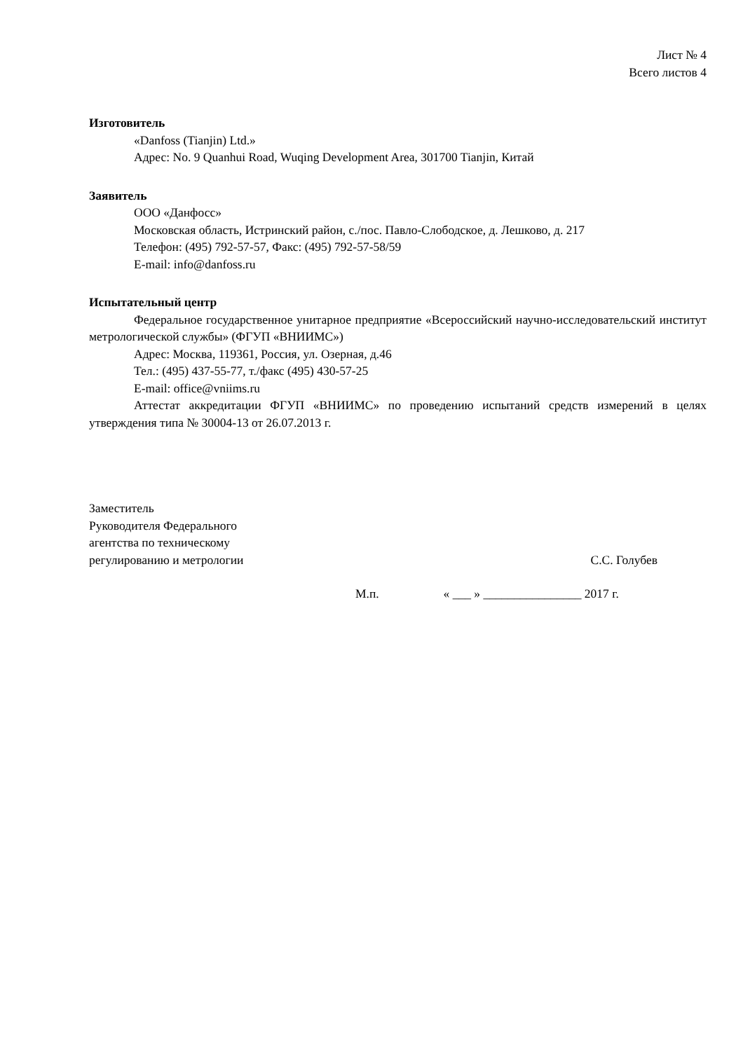Лист № 4
Всего листов 4
Изготовитель
«Danfoss (Tianjin) Ltd.»
Адрес: No. 9 Quanhui Road, Wuqing Development Area, 301700 Tianjin, Китай
Заявитель
ООО «Данфосс»
Московская область, Истринский район, с./пос. Павло-Слободское, д. Лешково, д. 217
Телефон: (495) 792-57-57, Факс: (495) 792-57-58/59
E-mail: info@danfoss.ru
Испытательный центр
Федеральное государственное унитарное предприятие «Всероссийский научно-исследовательский институт метрологической службы» (ФГУП «ВНИИМС»)
Адрес: Москва, 119361, Россия, ул. Озерная, д.46
Тел.: (495) 437-55-77, т./факс (495) 430-57-25
E-mail: office@vniims.ru
Аттестат аккредитации ФГУП «ВНИИМС» по проведению испытаний средств измерений в целях утверждения типа № 30004-13 от 26.07.2013 г.
Заместитель
Руководителя Федерального
агентства по техническому
регулированию и метрологии
С.С. Голубев
М.п. « ___ » ________________ 2017 г.